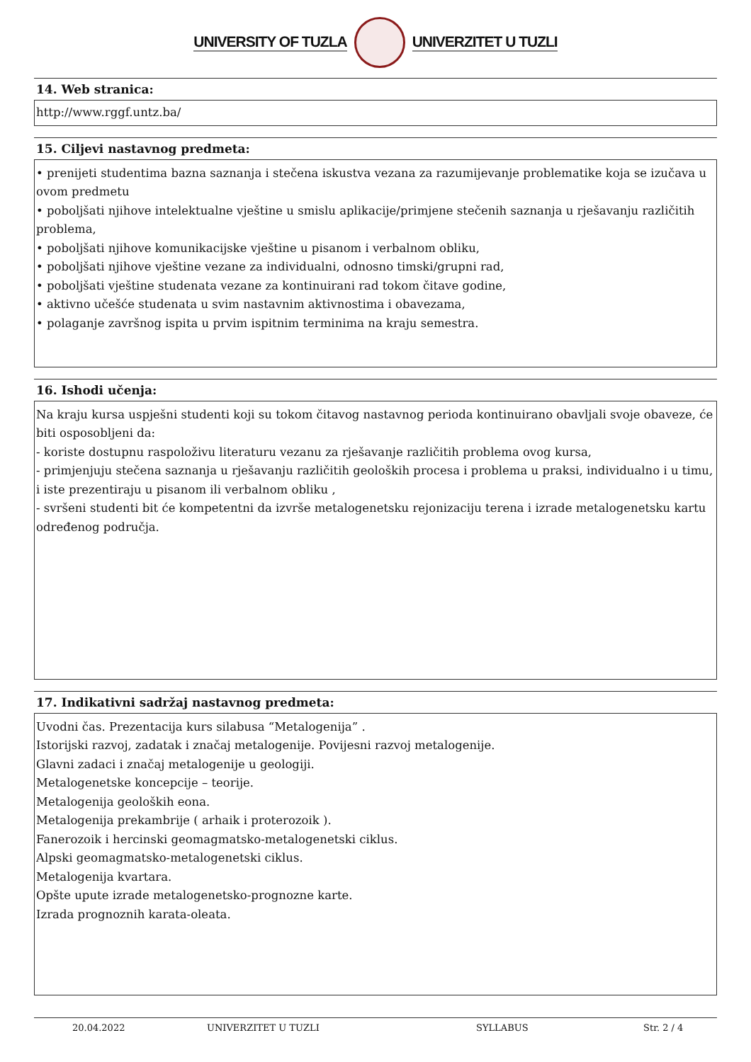UNIVERSITY OF TUZLA UNIVERZITET U TUZLI
14. Web stranica:
http://www.rggf.untz.ba/
15. Ciljevi nastavnog predmeta:
• prenijeti studentima bazna saznanja i stečena iskustva vezana za razumijevanje problematike koja se izučava u ovom predmetu
• poboljšati njihove intelektualne vještine u smislu aplikacije/primjene stečenih saznanja u rješavanju različitih problema,
• poboljšati njihove komunikacijske vještine u pisanom i verbalnom obliku,
• poboljšati njihove vještine vezane za individualni, odnosno timski/grupni rad,
• poboljšati vještine studenata vezane za kontinuirani rad tokom čitave godine,
• aktivno učešće studenata u svim nastavnim aktivnostima i obavezama,
• polaganje završnog ispita u prvim ispitnim terminima na kraju semestra.
16. Ishodi učenja:
Na kraju kursa uspješni studenti koji su tokom čitavog nastavnog perioda kontinuirano obavljali svoje obaveze, će biti osposobljeni da:
- koriste dostupnu raspoloživu literaturu vezanu za rješavanje različitih problema ovog kursa,
- primjenjuju stečena saznanja u rješavanju različitih geoloških procesa i problema u praksi, individualno i u timu, i iste prezentiraju u pisanom ili verbalnom obliku ,
- svršeni studenti bit će kompetentni da izvrše metalogenetsku rejonizaciju terena i izrade metalogenetsku kartu određenog područja.
17. Indikativni sadržaj nastavnog predmeta:
Uvodni čas. Prezentacija kurs silabusa “Metalogenija” .
Istorijski razvoj, zadatak i značaj metalogenije. Povijesni razvoj metalogenije.
Glavni zadaci i značaj metalogenije u geologiji.
Metalogenetske koncepcije – teorije.
Metalogenija geoloških eona.
Metalogenija prekambrije ( arhaik i proterozoik ).
Fanerozoik i hercinski geomagmatsko-metalogenetski ciklus.
Alpski geomagmatsko-metalogenetski ciklus.
Metalogenija kvartara.
Opšte upute izrade metalogenetsko-prognozne karte.
Izrada prognoznih karata-oleata.
20.04.2022 UNIVERZITET U TUZLI SYLLABUS Str. 2 / 4